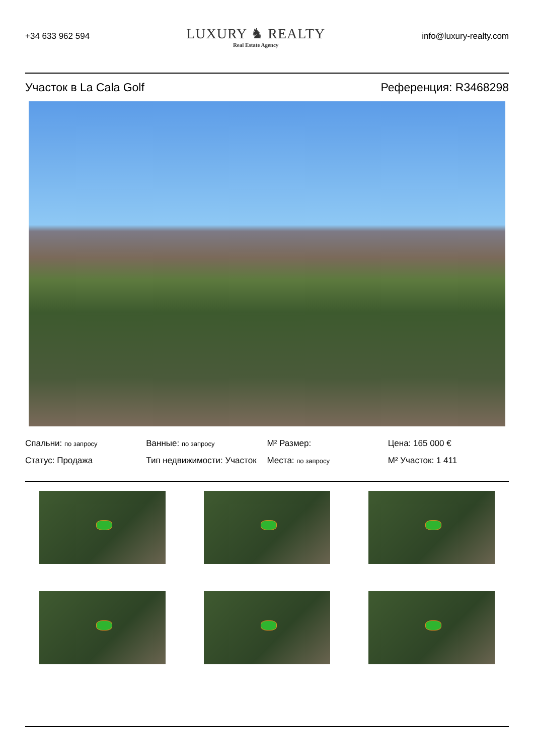+34 633 962 594
LUXURY ♞ REALTY
Real Estate Agency
info@luxury-realty.com
Участок в La Cala Golf Референция: R3468298
Спальни: по запросу
Ванные: по запросу
M² Размер:
Цена: 165 000 €
Статус: Продажа
Тип недвижимости: Участок
Места: по запросу
M² Участок: 1 411